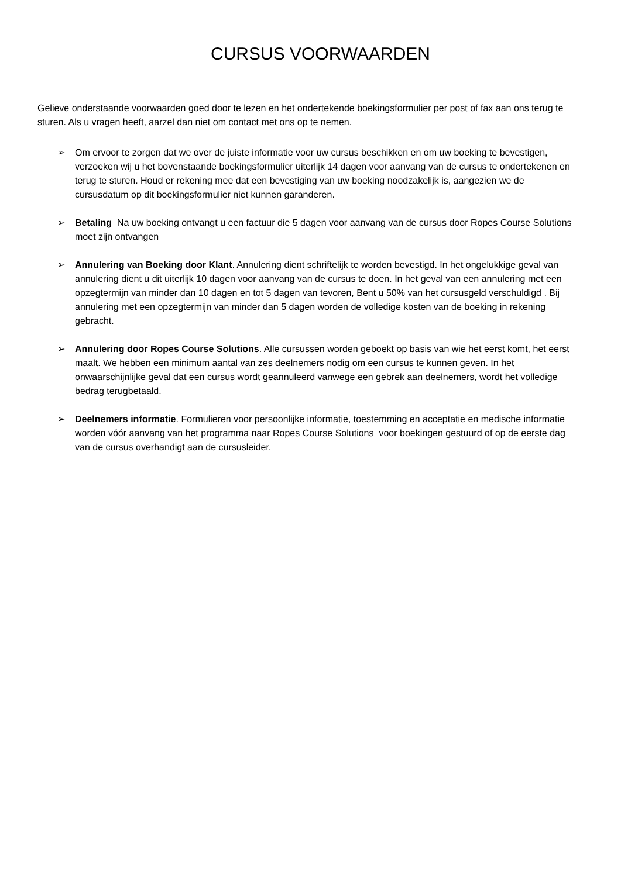CURSUS VOORWAARDEN
Gelieve onderstaande voorwaarden goed door te lezen en het ondertekende boekingsformulier per post of fax aan ons terug te sturen. Als u vragen heeft, aarzel dan niet om contact met ons op te nemen.
➢ Om ervoor te zorgen dat we over de juiste informatie voor uw cursus beschikken en om uw boeking te bevestigen, verzoeken wij u het bovenstaande boekingsformulier uiterlijk 14 dagen voor aanvang van de cursus te ondertekenen en terug te sturen. Houd er rekening mee dat een bevestiging van uw boeking noodzakelijk is, aangezien we de cursusdatum op dit boekingsformulier niet kunnen garanderen.
➢ Betaling Na uw boeking ontvangt u een factuur die 5 dagen voor aanvang van de cursus door Ropes Course Solutions moet zijn ontvangen
➢ Annulering van Boeking door Klant. Annulering dient schriftelijk te worden bevestigd. In het ongelukkige geval van annulering dient u dit uiterlijk 10 dagen voor aanvang van de cursus te doen. In het geval van een annulering met een opzegtermijn van minder dan 10 dagen en tot 5 dagen van tevoren, Bent u 50% van het cursusgeld verschuldigd . Bij annulering met een opzegtermijn van minder dan 5 dagen worden de volledige kosten van de boeking in rekening gebracht.
➢ Annulering door Ropes Course Solutions. Alle cursussen worden geboekt op basis van wie het eerst komt, het eerst maalt. We hebben een minimum aantal van zes deelnemers nodig om een cursus te kunnen geven. In het onwaarschijnlijke geval dat een cursus wordt geannuleerd vanwege een gebrek aan deelnemers, wordt het volledige bedrag terugbetaald.
➢ Deelnemers informatie. Formulieren voor persoonlijke informatie, toestemming en acceptatie en medische informatie worden vóór aanvang van het programma naar Ropes Course Solutions voor boekingen gestuurd of op de eerste dag van de cursus overhandigt aan de cursusleider.